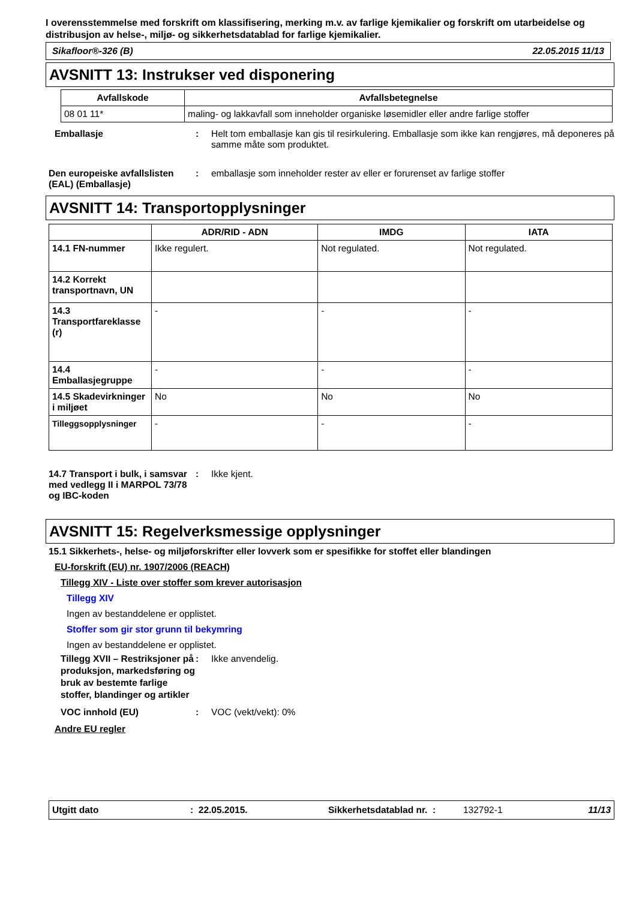I overensstemmelse med forskrift om klassifisering, merking m.v. av farlige kjemikalier og forskrift om utarbeidelse og distribusjon av helse-, miljø- og sikkerhetsdatablad for farlige kjemikalier.
Sikafloor®-326 (B) 22.05.2015 11/13
AVSNITT 13: Instrukser ved disponering
| Avfallskode | Avfallsbetegnelse |
| --- | --- |
| 08 01 11* | maling- og lakkavfall som inneholder organiske løsemidler eller andre farlige stoffer |
Emballasje : Helt tom emballasje kan gis til resirkulering. Emballasje som ikke kan rengjøres, må deponeres på samme måte som produktet.
Den europeiske avfallslisten (EAL) (Emballasje)
: emballasje som inneholder rester av eller er forurenset av farlige stoffer
AVSNITT 14: Transportopplysninger
| | ADR/RID - ADN | IMDG | IATA |
| --- | --- | --- | --- |
| 14.1 FN-nummer | Ikke regulert. | Not regulated. | Not regulated. |
| 14.2 Korrekt transportnavn, UN | | | |
| 14.3 Transportfareklasse (r) | - | - | - |
| 14.4 Emballasjegruppe | - | - | - |
| 14.5 Skadevirkninger i miljøet | No | No | No |
| Tilleggsopplysninger | - | - | - |
14.7 Transport i bulk, i samsvar med vedlegg II i MARPOL 73/78 og IBC-koden
: Ikke kjent.
AVSNITT 15: Regelverksmessige opplysninger
15.1 Sikkerhets-, helse- og miljøforskrifter eller lovverk som er spesifikke for stoffet eller blandingen
EU-forskrift (EU) nr. 1907/2006 (REACH)
Tillegg XIV - Liste over stoffer som krever autorisasjon
Tillegg XIV
Ingen av bestanddelene er opplistet.
Stoffer som gir stor grunn til bekymring
Ingen av bestanddelene er opplistet.
Tillegg XVII – Restriksjoner på produksjon, markedsføring og bruk av bestemte farlige stoffer, blandinger og artikler
: Ikke anvendelig.
VOC innhold (EU) : VOC (vekt/vekt): 0%
Andre EU regler
Utgitt dato: 22.05.2015. Sikkerhetsdatablad nr. : 132792-1 11/13